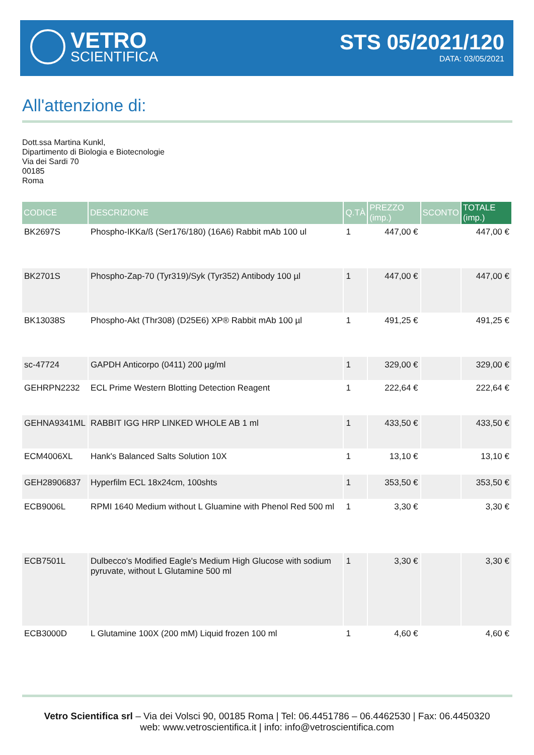VETRO
SCIENTIFICA
STS 05/2021/120
DATA: 03/05/2021
All'attenzione di:
Dott.ssa Martina Kunkl,
Dipartimento di Biologia e Biotecnologie
Via dei Sardi 70
00185
Roma
| CODICE | DESCRIZIONE | Q.TÀ | PREZZO (imp.) | SCONTO | TOTALE (imp.) |
| --- | --- | --- | --- | --- | --- |
| BK2697S | Phospho-IKKa/ß (Ser176/180) (16A6) Rabbit mAb 100 ul | 1 | 447,00 € | | 447,00 € |
| BK2701S | Phospho-Zap-70 (Tyr319)/Syk (Tyr352) Antibody 100 µl | 1 | 447,00 € | | 447,00 € |
| BK13038S | Phospho-Akt (Thr308) (D25E6) XP® Rabbit mAb 100 µl | 1 | 491,25 € | | 491,25 € |
| sc-47724 | GAPDH Anticorpo (0411) 200 µg/ml | 1 | 329,00 € | | 329,00 € |
| GEHRPN2232 | ECL Prime Western Blotting Detection Reagent | 1 | 222,64 € | | 222,64 € |
| GEHNA9341ML | RABBIT IGG HRP LINKED WHOLE AB 1 ml | 1 | 433,50 € | | 433,50 € |
| ECM4006XL | Hank's Balanced Salts Solution 10X | 1 | 13,10 € | | 13,10 € |
| GEH28906837 | Hyperfilm ECL 18x24cm, 100shts | 1 | 353,50 € | | 353,50 € |
| ECB9006L | RPMI 1640 Medium without L Gluamine with Phenol Red 500 ml | 1 | 3,30 € | | 3,30 € |
| ECB7501L | Dulbecco's Modified Eagle's Medium High Glucose with sodium pyruvate, without L Glutamine 500 ml | 1 | 3,30 € | | 3,30 € |
| ECB3000D | L Glutamine 100X (200 mM) Liquid frozen 100 ml | 1 | 4,60 € | | 4,60 € |
Vetro Scientifica srl – Via dei Volsci 90, 00185 Roma | Tel: 06.4451786 – 06.4462530 | Fax: 06.4450320
web: www.vetroscientifica.it | info: info@vetroscientifica.com